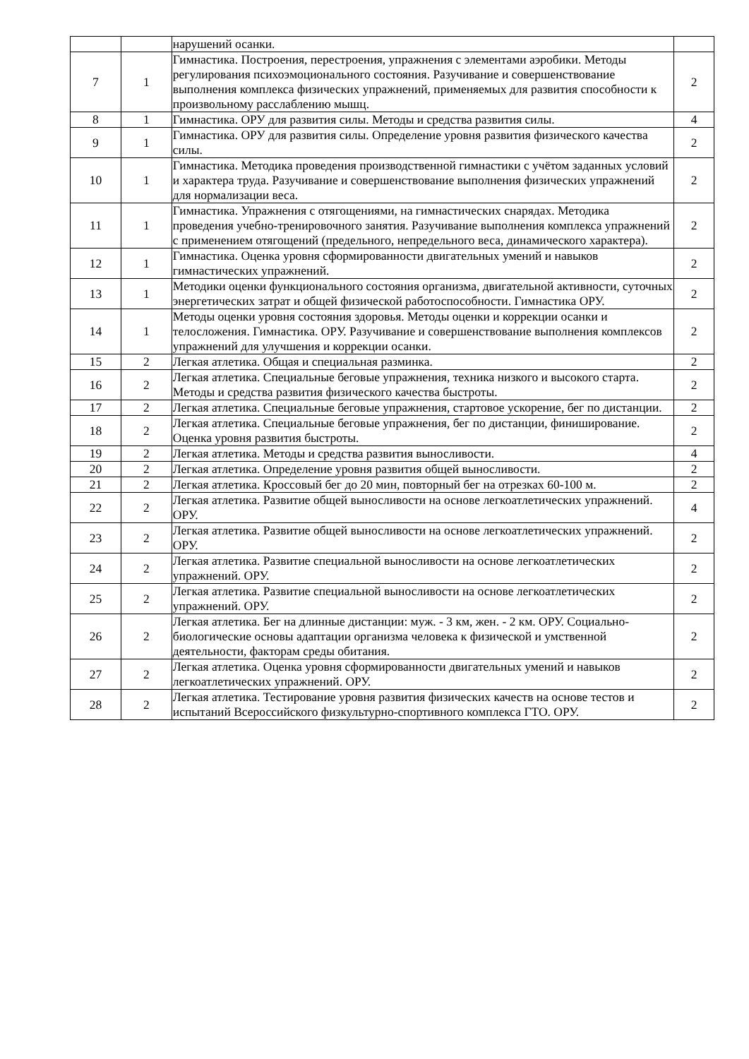| | | нарушений осанки. | |
| 7 | 1 | Гимнастика. Построения, перестроения, упражнения с элементами аэробики. Методы регулирования психоэмоционального состояния. Разучивание и совершенствование выполнения комплекса физических упражнений, применяемых для развития способности к произвольному расслаблению мышц. | 2 |
| 8 | 1 | Гимнастика. ОРУ для развития силы. Методы и средства развития силы. | 4 |
| 9 | 1 | Гимнастика. ОРУ для развития силы. Определение уровня развития физического качества силы. | 2 |
| 10 | 1 | Гимнастика. Методика проведения производственной гимнастики с учётом заданных условий и характера труда. Разучивание и совершенствование выполнения физических упражнений для нормализации веса. | 2 |
| 11 | 1 | Гимнастика. Упражнения с отягощениями, на гимнастических снарядах. Методика проведения учебно-тренировочного занятия. Разучивание выполнения комплекса упражнений с применением отягощений (предельного, непредельного веса, динамического характера). | 2 |
| 12 | 1 | Гимнастика. Оценка уровня сформированности двигательных умений и навыков гимнастических упражнений. | 2 |
| 13 | 1 | Методики оценки функционального состояния организма, двигательной активности, суточных энергетических затрат и общей физической работоспособности. Гимнастика ОРУ. | 2 |
| 14 | 1 | Методы оценки уровня состояния здоровья. Методы оценки и коррекции осанки и телосложения. Гимнастика. ОРУ. Разучивание и совершенствование выполнения комплексов упражнений для улучшения и коррекции осанки. | 2 |
| 15 | 2 | Легкая атлетика. Общая и специальная разминка. | 2 |
| 16 | 2 | Легкая атлетика. Специальные беговые упражнения, техника низкого и высокого старта. Методы и средства развития физического качества быстроты. | 2 |
| 17 | 2 | Легкая атлетика. Специальные беговые упражнения, стартовое ускорение, бег по дистанции. | 2 |
| 18 | 2 | Легкая атлетика. Специальные беговые упражнения, бег по дистанции, финиширование. Оценка уровня развития быстроты. | 2 |
| 19 | 2 | Легкая атлетика. Методы и средства развития выносливости. | 4 |
| 20 | 2 | Легкая атлетика. Определение уровня развития общей выносливости. | 2 |
| 21 | 2 | Легкая атлетика. Кроссовый бег до 20 мин, повторный бег на отрезках 60-100 м. | 2 |
| 22 | 2 | Легкая атлетика. Развитие общей выносливости на основе легкоатлетических упражнений. ОРУ. | 4 |
| 23 | 2 | Легкая атлетика. Развитие общей выносливости на основе легкоатлетических упражнений. ОРУ. | 2 |
| 24 | 2 | Легкая атлетика. Развитие специальной выносливости на основе легкоатлетических упражнений. ОРУ. | 2 |
| 25 | 2 | Легкая атлетика. Развитие специальной выносливости на основе легкоатлетических упражнений. ОРУ. | 2 |
| 26 | 2 | Легкая атлетика. Бег на длинные дистанции: муж. - 3 км, жен. - 2 км. ОРУ. Социально-биологические основы адаптации организма человека к физической и умственной деятельности, факторам среды обитания. | 2 |
| 27 | 2 | Легкая атлетика. Оценка уровня сформированности двигательных умений и навыков легкоатлетических упражнений. ОРУ. | 2 |
| 28 | 2 | Легкая атлетика. Тестирование уровня развития физических качеств на основе тестов и испытаний Всероссийского физкультурно-спортивного комплекса ГТО. ОРУ. | 2 |